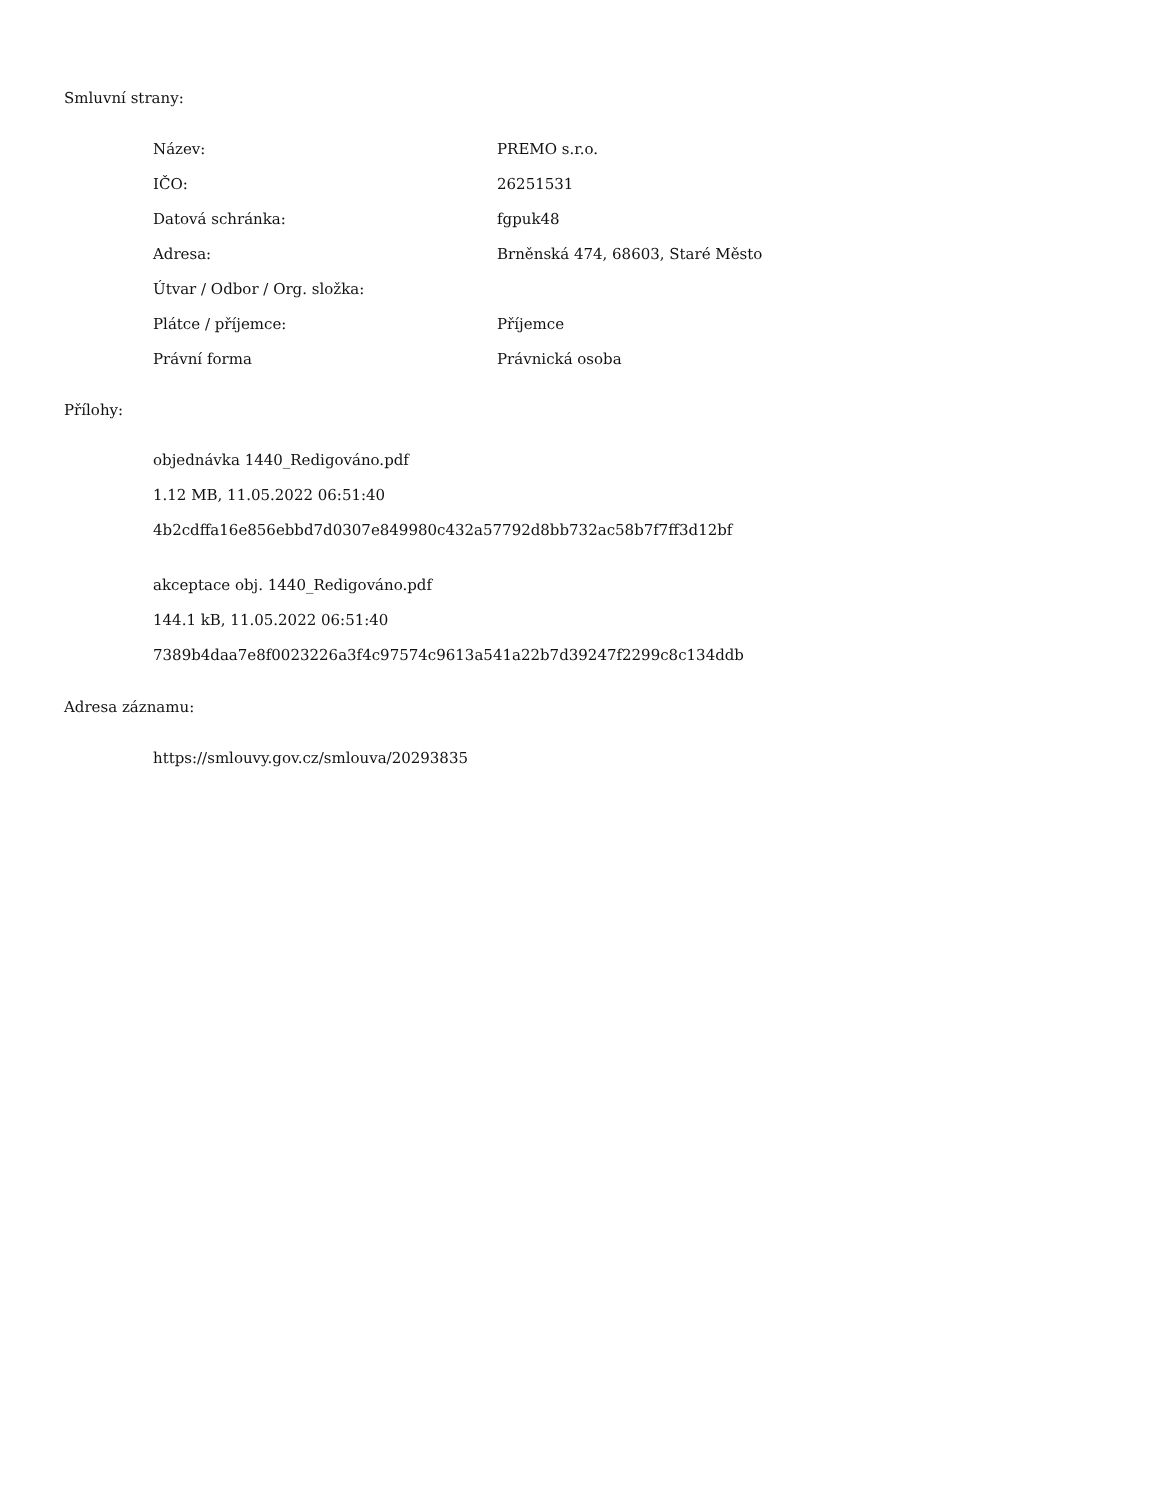Smluvní strany:
| Název: | PREMO s.r.o. |
| IČO: | 26251531 |
| Datová schránka: | fgpuk48 |
| Adresa: | Brněnská 474, 68603, Staré Město |
| Útvar / Odbor / Org. složka: | |
| Plátce / příjemce: | Příjemce |
| Právní forma | Právnická osoba |
Přílohy:
objednávka 1440_Redigováno.pdf
1.12 MB, 11.05.2022 06:51:40
4b2cdffa16e856ebbd7d0307e849980c432a57792d8bb732ac58b7f7ff3d12bf
akceptace obj. 1440_Redigováno.pdf
144.1 kB, 11.05.2022 06:51:40
7389b4daa7e8f0023226a3f4c97574c9613a541a22b7d39247f2299c8c134ddb
Adresa záznamu:
https://smlouvy.gov.cz/smlouva/20293835